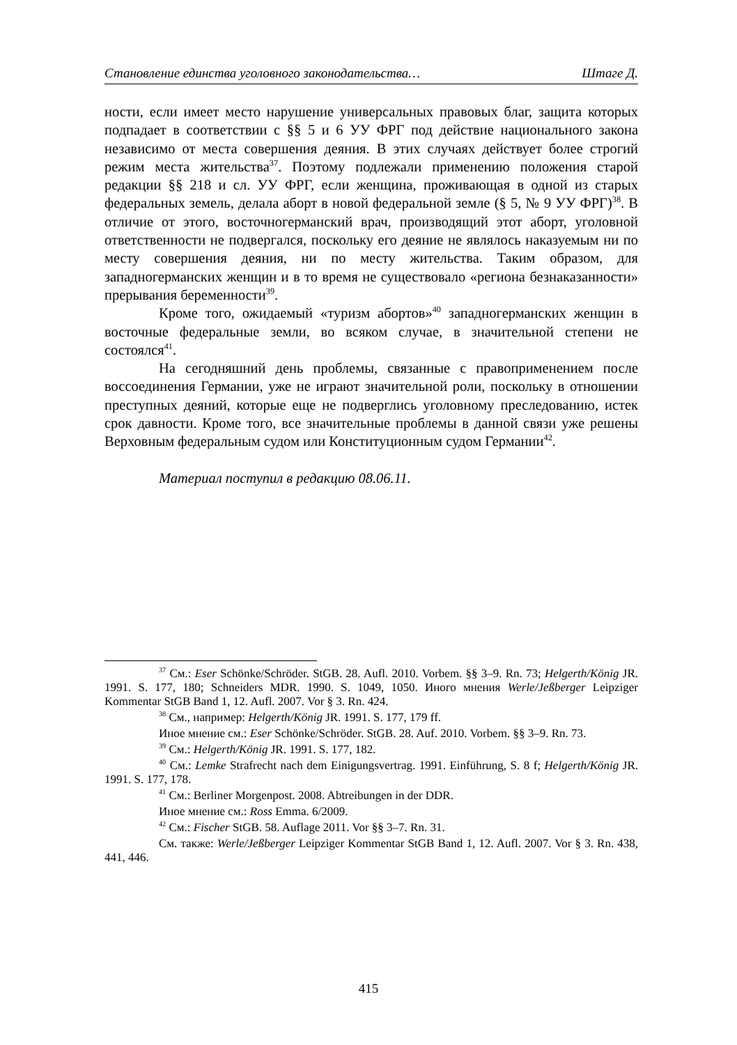Становление единства уголовного законодательства… Штаге Д.
ности, если имеет место нарушение универсальных правовых благ, защита которых подпадает в соответствии с §§ 5 и 6 УУ ФРГ под действие национального закона независимо от места совершения деяния. В этих случаях действует более строгий режим места жительства<sup>37</sup>. Поэтому подлежали применению положения старой редакции §§ 218 и сл. УУ ФРГ, если женщина, проживающая в одной из старых федеральных земель, делала аборт в новой федеральной земле (§ 5, № 9 УУ ФРГ)<sup>38</sup>. В отличие от этого, восточногерманский врач, производящий этот аборт, уголовной ответственности не подвергался, поскольку его деяние не являлось наказуемым ни по месту совершения деяния, ни по месту жительства. Таким образом, для западногерманских женщин и в то время не существовало «региона безнаказанности» прерывания беременности<sup>39</sup>.
Кроме того, ожидаемый «туризм абортов»<sup>40</sup> западногерманских женщин в восточные федеральные земли, во всяком случае, в значительной степени не состоялся<sup>41</sup>.
На сегодняшний день проблемы, связанные с правоприменением после воссоединения Германии, уже не играют значительной роли, поскольку в отношении преступных деяний, которые еще не подверглись уголовному преследованию, истек срок давности. Кроме того, все значительные проблемы в данной связи уже решены Верховным федеральным судом или Конституционным судом Германии<sup>42</sup>.
Материал поступил в редакцию 08.06.11.
<sup>37</sup> См.: Eser Schönke/Schröder. StGB. 28. Aufl. 2010. Vorbem. §§ 3–9. Rn. 73; Helgerth/König JR. 1991. S. 177, 180; Schneiders MDR. 1990. S. 1049, 1050. Иного мнения Werle/Jeßberger Leipziger Kommentar StGB Band 1, 12. Aufl. 2007. Vor § 3. Rn. 424.
<sup>38</sup> См., например: Helgerth/König JR. 1991. S. 177, 179 ff.
Иное мнение см.: Eser Schönke/Schröder. StGB. 28. Auf. 2010. Vorbem. §§ 3–9. Rn. 73.
<sup>39</sup> См.: Helgerth/König JR. 1991. S. 177, 182.
<sup>40</sup> См.: Lemke Strafrecht nach dem Einigungsvertrag. 1991. Einführung, S. 8 f; Helgerth/König JR. 1991. S. 177, 178.
<sup>41</sup> См.: Berliner Morgenpost. 2008. Abtreibungen in der DDR.
Иное мнение см.: Ross Emma. 6/2009.
<sup>42</sup> См.: Fischer StGB. 58. Auflage 2011. Vor §§ 3–7. Rn. 31.
См. также: Werle/Jeßberger Leipziger Kommentar StGB Band 1, 12. Aufl. 2007. Vor § 3. Rn. 438, 441, 446.
415